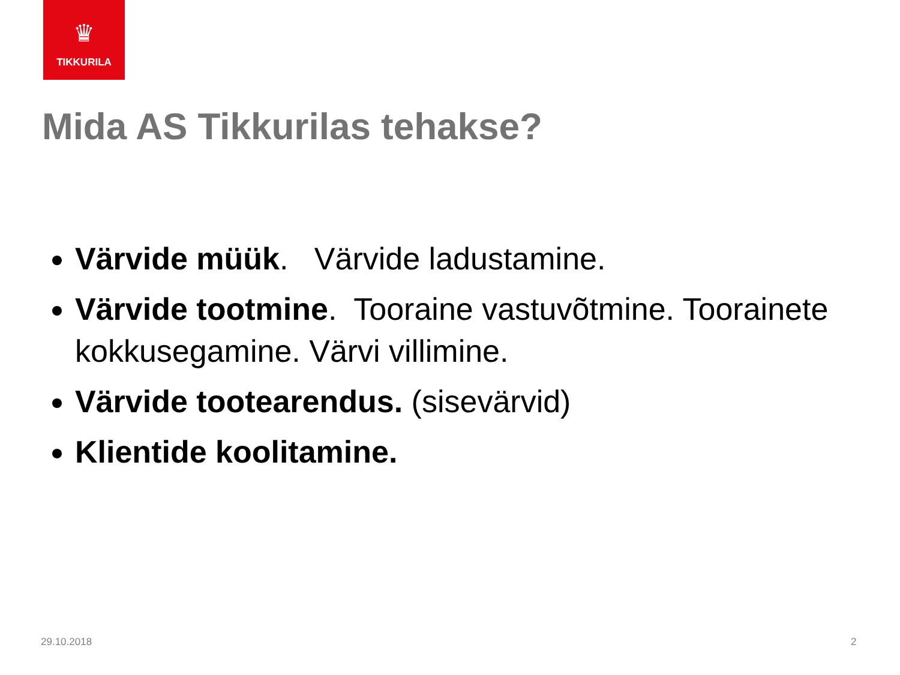♛
TIKKURILA
Mida AS Tikkurilas tehakse?
Värvide müük. Värvide ladustamine.
Värvide tootmine. Tooraine vastuvõtmine. Toorainete kokkusegamine. Värvi villimine.
Värvide tootearendus. (sisevärvid)
Klientide koolitamine.
29.10.2018 2